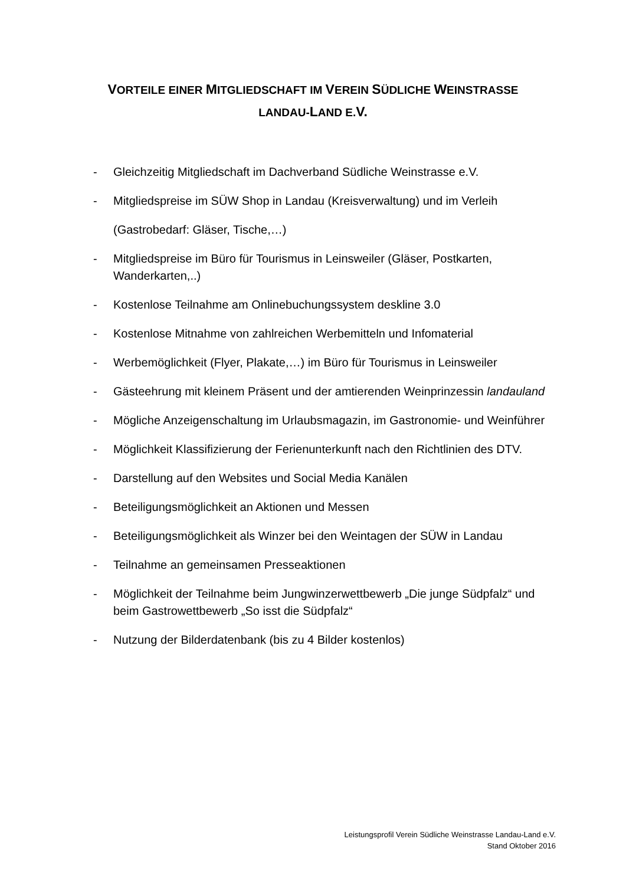VORTEILE EINER MITGLIEDSCHAFT IM VEREIN SÜDLICHE WEINSTRASSE
LANDAU-LAND E.V.
- Gleichzeitig Mitgliedschaft im Dachverband Südliche Weinstrasse e.V.
- Mitgliedspreise im SÜW Shop in Landau (Kreisverwaltung) und im Verleih
(Gastrobedarf: Gläser, Tische,…)
- Mitgliedspreise im Büro für Tourismus in Leinsweiler (Gläser, Postkarten, Wanderkarten,..)
- Kostenlose Teilnahme am Onlinebuchungssystem deskline 3.0
- Kostenlose Mitnahme von zahlreichen Werbemitteln und Infomaterial
- Werbemöglichkeit (Flyer, Plakate,…) im Büro für Tourismus in Leinsweiler
- Gästeehrung mit kleinem Präsent und der amtierenden Weinprinzessin landauland
- Mögliche Anzeigenschaltung im Urlaubsmagazin, im Gastronomie- und Weinführer
- Möglichkeit Klassifizierung der Ferienunterkunft nach den Richtlinien des DTV.
- Darstellung auf den Websites und Social Media Kanälen
- Beteiligungsmöglichkeit an Aktionen und Messen
- Beteiligungsmöglichkeit als Winzer bei den Weintagen der SÜW in Landau
- Teilnahme an gemeinsamen Presseaktionen
- Möglichkeit der Teilnahme beim Jungwinzerwettbewerb „Die junge Südpfalz“ und beim Gastrowettbewerb „So isst die Südpfalz“
- Nutzung der Bilderdatenbank (bis zu 4 Bilder kostenlos)
Leistungsprofil Verein Südliche Weinstrasse Landau-Land e.V.
Stand Oktober 2016